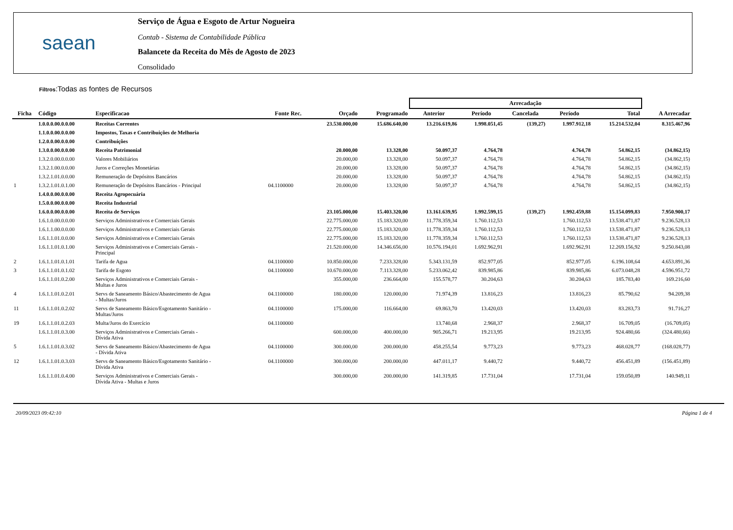saean
Serviço de Água e Esgoto de Artur Nogueira
Contab - Sistema de Contabilidade Pública
Balancete da Receita do Mês de Agosto de 2023
Consolidado
Filtros:Todas as fontes de Recursos
| | | | | | | Arrecadação | | | | | |
| --- | --- | --- | --- | --- | --- | --- | --- | --- | --- | --- | --- |
| Ficha | Código | Especificacao | Fonte Rec. | Orçado | Programado | Anterior | Período | Cancelada | Período | Total | A Arrecadar |
| | 1.0.0.0.00.0.0.00 | Receitas Correntes | | 23.530.000,00 | 15.686.640,00 | 13.216.619,86 | 1.998.051,45 | (139,27) | 1.997.912,18 | 15.214.532,04 | 8.315.467,96 |
| | 1.1.0.0.00.0.0.00 | Impostos, Taxas e Contribuições de Melhoria | | | | | | | | | |
| | 1.2.0.0.00.0.0.00 | Contribuições | | | | | | | | | |
| | 1.3.0.0.00.0.0.00 | Receita Patrimonial | | 20.000,00 | 13.328,00 | 50.097,37 | 4.764,78 | | 4.764,78 | 54.862,15 | (34.862,15) |
| | 1.3.2.0.00.0.0.00 | Valores Mobiliários | | 20.000,00 | 13.328,00 | 50.097,37 | 4.764,78 | | 4.764,78 | 54.862,15 | (34.862,15) |
| | 1.3.2.1.00.0.0.00 | Juros e Correções Monetárias | | 20.000,00 | 13.328,00 | 50.097,37 | 4.764,78 | | 4.764,78 | 54.862,15 | (34.862,15) |
| | 1.3.2.1.01.0.0.00 | Remuneração de Depósitos Bancários | | 20.000,00 | 13.328,00 | 50.097,37 | 4.764,78 | | 4.764,78 | 54.862,15 | (34.862,15) |
| 1 | 1.3.2.1.01.0.1.00 | Remuneração de Depósitos Bancários - Principal | 04.1100000 | 20.000,00 | 13.328,00 | 50.097,37 | 4.764,78 | | 4.764,78 | 54.862,15 | (34.862,15) |
| | 1.4.0.0.00.0.0.00 | Receita Agropecuária | | | | | | | | | |
| | 1.5.0.0.00.0.0.00 | Receita Industrial | | | | | | | | | |
| | 1.6.0.0.00.0.0.00 | Receita de Serviços | | 23.105.000,00 | 15.403.320,00 | 13.161.639,95 | 1.992.599,15 | (139,27) | 1.992.459,88 | 15.154.099,83 | 7.950.900,17 |
| | 1.6.1.0.00.0.0.00 | Serviços Administrativos e Comerciais Gerais | | 22.775.000,00 | 15.183.320,00 | 11.778.359,34 | 1.760.112,53 | | 1.760.112,53 | 13.538.471,87 | 9.236.528,13 |
| | 1.6.1.1.00.0.0.00 | Serviços Administrativos e Comerciais Gerais | | 22.775.000,00 | 15.183.320,00 | 11.778.359,34 | 1.760.112,53 | | 1.760.112,53 | 13.538.471,87 | 9.236.528,13 |
| | 1.6.1.1.01.0.0.00 | Serviços Administrativos e Comerciais Gerais | | 22.775.000,00 | 15.183.320,00 | 11.778.359,34 | 1.760.112,53 | | 1.760.112,53 | 13.538.471,87 | 9.236.528,13 |
| | 1.6.1.1.01.0.1.00 | Serviços Administrativos e Comerciais Gerais - Principal | | 21.520.000,00 | 14.346.656,00 | 10.576.194,01 | 1.692.962,91 | | 1.692.962,91 | 12.269.156,92 | 9.250.843,08 |
| 2 | 1.6.1.1.01.0.1.01 | Tarifa de Agua | 04.1100000 | 10.850.000,00 | 7.233.328,00 | 5.343.131,59 | 852.977,05 | | 852.977,05 | 6.196.108,64 | 4.653.891,36 |
| 3 | 1.6.1.1.01.0.1.02 | Tarifa de Esgoto | 04.1100000 | 10.670.000,00 | 7.113.328,00 | 5.233.062,42 | 839.985,86 | | 839.985,86 | 6.073.048,28 | 4.596.951,72 |
| | 1.6.1.1.01.0.2.00 | Serviços Administrativos e Comerciais Gerais - Multas e Juros | | 355.000,00 | 236.664,00 | 155.578,77 | 30.204,63 | | 30.204,63 | 185.783,40 | 169.216,60 |
| 4 | 1.6.1.1.01.0.2.01 | Servs de Saneamento Básico/Abastecimento de Agua - Multas/Juros | 04.1100000 | 180.000,00 | 120.000,00 | 71.974,39 | 13.816,23 | | 13.816,23 | 85.790,62 | 94.209,38 |
| 11 | 1.6.1.1.01.0.2.02 | Servs de Saneamento Básico/Esgotamento Sanitário - Multas/Juros | 04.1100000 | 175.000,00 | 116.664,00 | 69.863,70 | 13.420,03 | | 13.420,03 | 83.283,73 | 91.716,27 |
| 19 | 1.6.1.1.01.0.2.03 | Multa/Juros do Exercício | 04.1100000 | | | 13.740,68 | 2.968,37 | | 2.968,37 | 16.709,05 | (16.709,05) |
| | 1.6.1.1.01.0.3.00 | Serviços Administrativos e Comerciais Gerais - Dívida Ativa | | 600.000,00 | 400.000,00 | 905.266,71 | 19.213,95 | | 19.213,95 | 924.480,66 | (324.480,66) |
| 5 | 1.6.1.1.01.0.3.02 | Servs de Saneamento Básico/Abastecimento de Agua - Dívida Ativa | 04.1100000 | 300.000,00 | 200.000,00 | 458.255,54 | 9.773,23 | | 9.773,23 | 468.028,77 | (168.028,77) |
| 12 | 1.6.1.1.01.0.3.03 | Servs de Saneamento Básico/Esgotamento Sanitário - Dívida Ativa | 04.1100000 | 300.000,00 | 200.000,00 | 447.011,17 | 9.440,72 | | 9.440,72 | 456.451,89 | (156.451,89) |
| | 1.6.1.1.01.0.4.00 | Serviços Administrativos e Comerciais Gerais - Dívida Ativa - Multas e Juros | | 300.000,00 | 200.000,00 | 141.319,85 | 17.731,04 | | 17.731,04 | 159.050,89 | 140.949,11 |
20/09/2023 09:42:10 Página 1 de 4